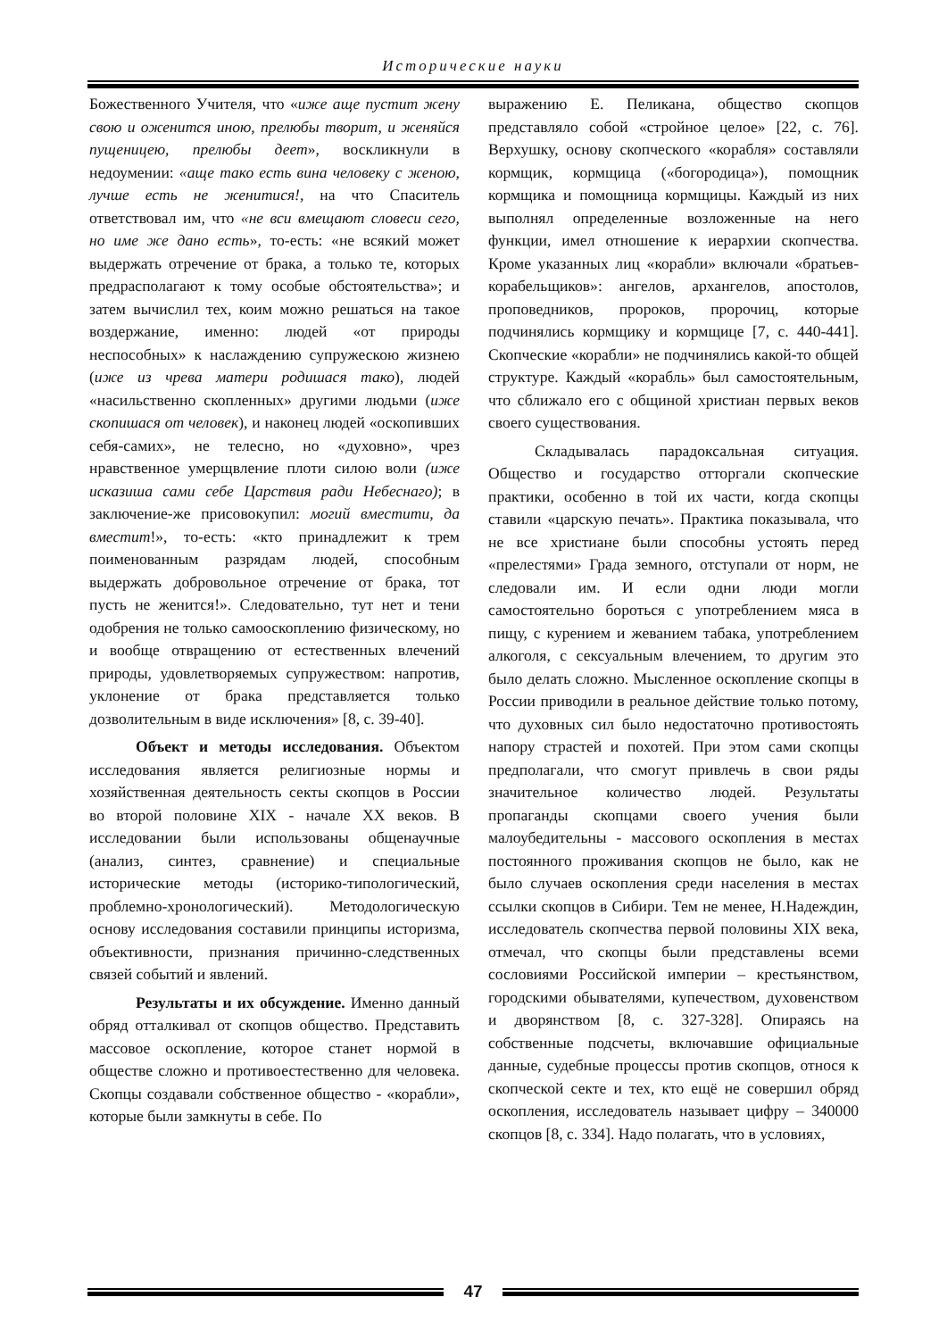Исторические науки
Божественного Учителя, что «иже аще пустит жену свою и оженится иною, прелюбы творит, и женяйся пущеницею, прелюбы деет», воскликнули в недоумении: «аще тако есть вина человеку с женою, лучше есть не женитися!, на что Спаситель ответствовал им, что «не вси вмещают словеси сего, но име же дано есть», то-есть: «не всякий может выдержать отречение от брака, а только те, которых предрасполагают к тому особые обстоятельства»; и затем вычислил тех, коим можно решаться на такое воздержание, именно: людей «от природы неспособных» к наслаждению супружескою жизнею (иже из чрева матери родишася тако), людей «насильственно скопленных» другими людьми (иже скопишася от человек), и наконец людей «оскопивших себя-самих», не телесно, но «духовно», чрез нравственное умерщвление плоти силою воли (иже исказиша сами себе Царствия ради Небеснаго); в заключение-же присовокупил: могий вместити, да вместит!», то-есть: «кто принадлежит к трем поименованным разрядам людей, способным выдержать добровольное отречение от брака, тот пусть не женится!». Следовательно, тут нет и тени одобрения не только самооскоплению физическому, но и вообще отвращению от естественных влечений природы, удовлетворяемых супружеством: напротив, уклонение от брака представляется только дозволительным в виде исключения» [8, с. 39-40].
Объект и методы исследования. Объектом исследования является религиозные нормы и хозяйственная деятельность секты скопцов в России во второй половине XIX - начале XX веков. В исследовании были использованы общенаучные (анализ, синтез, сравнение) и специальные исторические методы (историко-типологический, проблемно-хронологический). Методологическую основу исследования составили принципы историзма, объективности, признания причинно-следственных связей событий и явлений.
Результаты и их обсуждение. Именно данный обряд отталкивал от скопцов общество. Представить массовое оскопление, которое станет нормой в обществе сложно и противоестественно для человека. Скопцы создавали собственное общество - «корабли», которые были замкнуты в себе. По
выражению Е. Пеликана, общество скопцов представляло собой «стройное целое» [22, с. 76]. Верхушку, основу скопческого «корабля» составляли кормщик, кормщица («богородица»), помощник кормщика и помощница кормщицы. Каждый из них выполнял определенные возложенные на него функции, имел отношение к иерархии скопчества. Кроме указанных лиц «корабли» включали «братьев-корабельщиков»: ангелов, архангелов, апостолов, проповедников, пророков, пророчиц, которые подчинялись кормщику и кормщице [7, с. 440-441]. Скопческие «корабли» не подчинялись какой-то общей структуре. Каждый «корабль» был самостоятельным, что сближало его с общиной христиан первых веков своего существования.
Складывалась парадоксальная ситуация. Общество и государство отторгали скопческие практики, особенно в той их части, когда скопцы ставили «царскую печать». Практика показывала, что не все христиане были способны устоять перед «прелестями» Града земного, отступали от норм, не следовали им. И если одни люди могли самостоятельно бороться с употреблением мяса в пищу, с курением и жеванием табака, употреблением алкоголя, с сексуальным влечением, то другим это было делать сложно. Мысленное оскопление скопцы в России приводили в реальное действие только потому, что духовных сил было недостаточно противостоять напору страстей и похотей. При этом сами скопцы предполагали, что смогут привлечь в свои ряды значительное количество людей. Результаты пропаганды скопцами своего учения были малоубедительны - массового оскопления в местах постоянного проживания скопцов не было, как не было случаев оскопления среди населения в местах ссылки скопцов в Сибири. Тем не менее, Н.Надеждин, исследователь скопчества первой половины XIX века, отмечал, что скопцы были представлены всеми сословиями Российской империи – крестьянством, городскими обывателями, купечеством, духовенством и дворянством [8, с. 327-328]. Опираясь на собственные подсчеты, включавшие официальные данные, судебные процессы против скопцов, относя к скопческой секте и тех, кто ещё не совершил обряд оскопления, исследователь называет цифру – 340000 скопцов [8, с. 334]. Надо полагать, что в условиях,
47